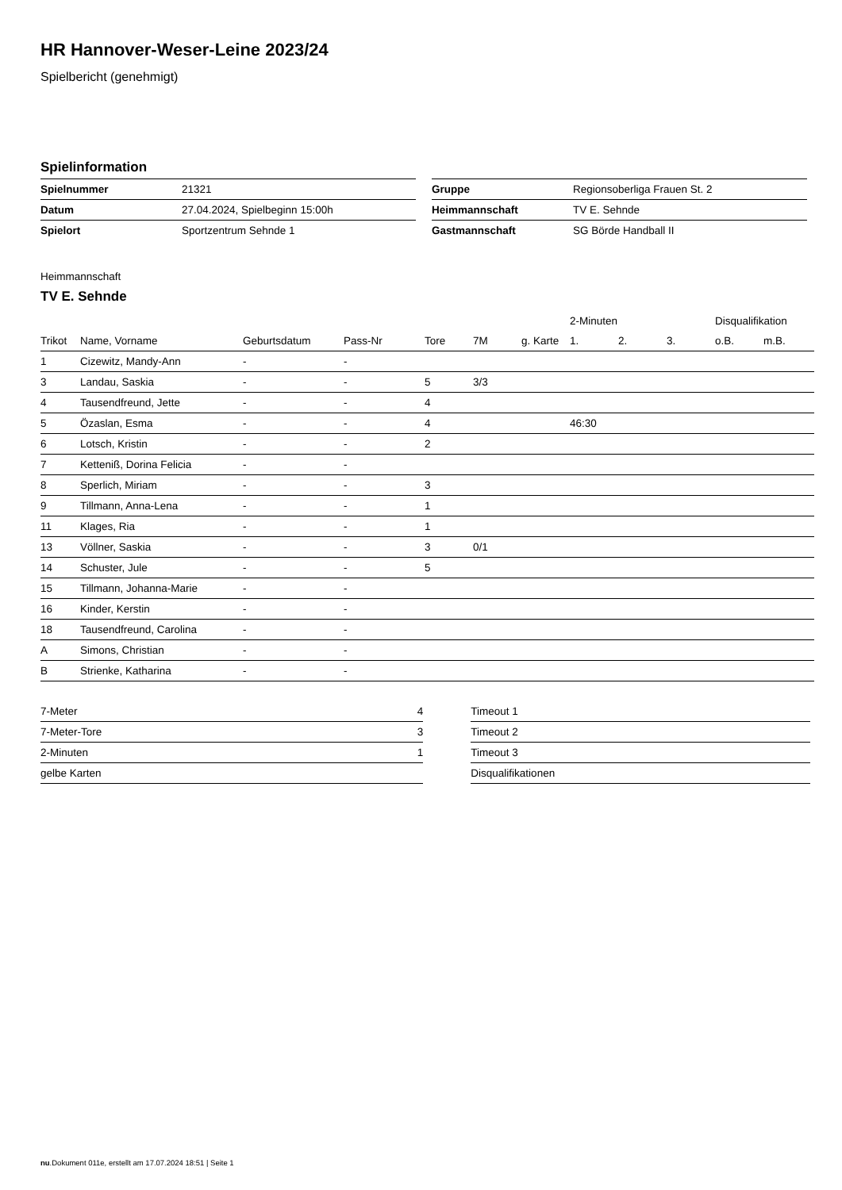HR Hannover-Weser-Leine 2023/24
Spielbericht (genehmigt)
Spielinformation
| Spielnummer | 21321 |
| Datum | 27.04.2024, Spielbeginn 15:00h |
| Spielort | Sportzentrum Sehnde 1 |
| Gruppe | Regionsoberliga Frauen St. 2 |
| Heimmannschaft | TV E. Sehnde |
| Gastmannschaft | SG Börde Handball II |
Heimmannschaft
TV E. Sehnde
| | | | | | | | 2-Minuten | | | Disqualifikation | |
| --- | --- | --- | --- | --- | --- | --- | --- | --- | --- | --- | --- |
| Trikot | Name, Vorname | Geburtsdatum | Pass-Nr | Tore | 7M | g. Karte | 1. | 2. | 3. | o.B. | m.B. |
| 1 | Cizewitz, Mandy-Ann | - | - | | | | | | | | |
| 3 | Landau, Saskia | - | - | 5 | 3/3 | | | | | | |
| 4 | Tausendfreund, Jette | - | - | 4 | | | | | | | |
| 5 | Özaslan, Esma | - | - | 4 | | | 46:30 | | | | |
| 6 | Lotsch, Kristin | - | - | 2 | | | | | | | |
| 7 | Ketteniß, Dorina Felicia | - | - | | | | | | | | |
| 8 | Sperlich, Miriam | - | - | 3 | | | | | | | |
| 9 | Tillmann, Anna-Lena | - | - | 1 | | | | | | | |
| 11 | Klages, Ria | - | - | 1 | | | | | | | |
| 13 | Völlner, Saskia | - | - | 3 | 0/1 | | | | | | |
| 14 | Schuster, Jule | - | - | 5 | | | | | | | |
| 15 | Tillmann, Johanna-Marie | - | - | | | | | | | | |
| 16 | Kinder, Kerstin | - | - | | | | | | | | |
| 18 | Tausendfreund, Carolina | - | - | | | | | | | | |
| A | Simons, Christian | - | - | | | | | | | | |
| B | Strienke, Katharina | - | - | | | | | | | | |
| 7-Meter | 4 |
| 7-Meter-Tore | 3 |
| 2-Minuten | 1 |
| gelbe Karten | |
| Timeout 1 |
| Timeout 2 |
| Timeout 3 |
| Disqualifikationen |
nu.Dokument 011e, erstellt am 17.07.2024 18:51 | Seite 1